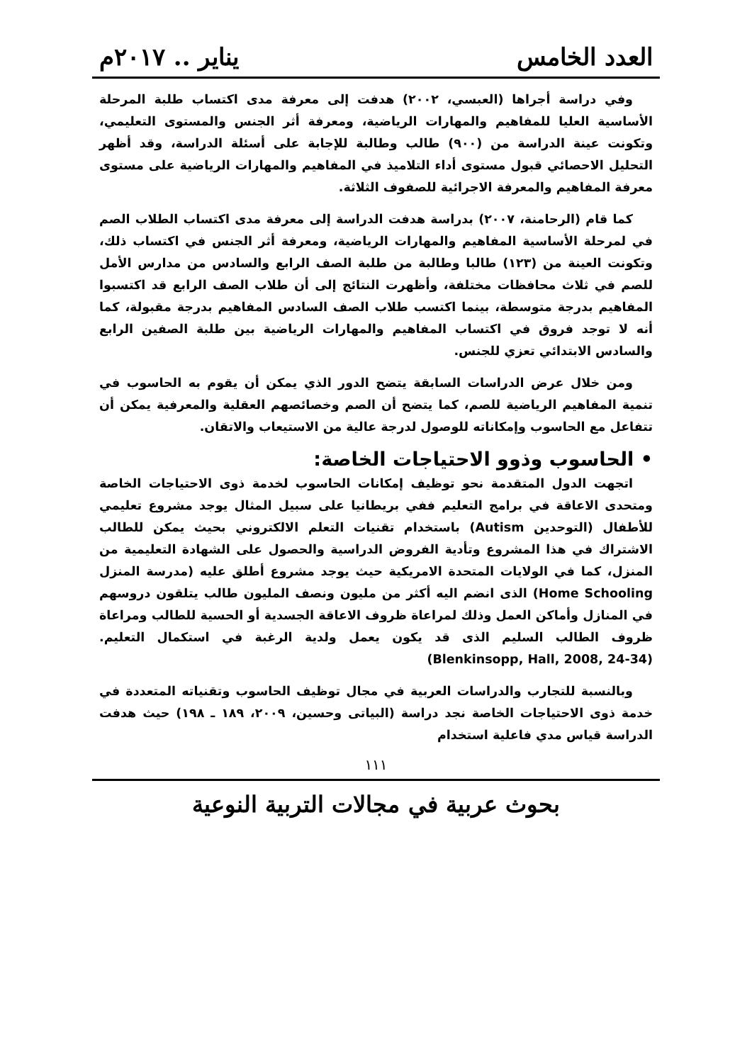العدد الخامس يناير .. ٢٠١٧م
وفي دراسة أجراها (العبسي، ٢٠٠٢) هدفت إلى معرفة مدى اكتساب طلبة المرحلة الأساسية العليا للمفاهيم والمهارات الرياضية، ومعرفة أثر الجنس والمستوى التعليمي، وتكونت عينة الدراسة من (٩٠٠) طالب وطالبة للإجابة على أسئلة الدراسة، وقد أظهر التحليل الاحصائي قبول مستوى أداء التلاميذ في المفاهيم والمهارات الرياضية على مستوى معرفة المفاهيم والمعرفة الاجرائية للصفوف الثلاثة.
كما قام (الرحامنة، ٢٠٠٧) بدراسة هدفت الدراسة إلى معرفة مدى اكتساب الطلاب الصم في لمرحلة الأساسية المفاهيم والمهارات الرياضية، ومعرفة أثر الجنس في اكتساب ذلك، وتكونت العينة من (١٢٣) طالبا وطالبة من طلبة الصف الرابع والسادس من مدارس الأمل للصم في ثلاث محافظات مختلفة، وأظهرت النتائج إلى أن طلاب الصف الرابع قد اكتسبوا المفاهيم بدرجة متوسطة، بينما اكتسب طلاب الصف السادس المفاهيم بدرجة مقبولة، كما أنه لا توجد فروق في اكتساب المفاهيم والمهارات الرياضية بين طلبة الصفين الرابع والسادس الابتدائي تعزي للجنس.
ومن خلال عرض الدراسات السابقة يتضح الدور الذي يمكن أن يقوم به الحاسوب في تنمية المفاهيم الرياضية للصم، كما يتضح أن الصم وخصائصهم العقلية والمعرفية يمكن أن تتفاعل مع الحاسوب وإمكاناته للوصول لدرجة عالية من الاستيعاب والاتقان.
• الحاسوب وذوو الاحتياجات الخاصة:
اتجهت الدول المتقدمة نحو توظيف إمكانات الحاسوب لخدمة ذوى الاحتياجات الخاصة ومتحدى الاعاقة في برامج التعليم ففي بريطانيا على سبيل المثال يوجد مشروع تعليمي للأطفال (التوحدين Autism) باستخدام تقنيات التعلم الالكتروني بحيث يمكن للطالب الاشتراك في هذا المشروع وتأدية الفروض الدراسية والحصول على الشهادة التعليمية من المنزل، كما في الولايات المتحدة الامريكية حيث يوجد مشروع أطلق عليه (مدرسة المنزل Home Schooling) الذى انضم اليه أكثر من مليون ونصف المليون طالب يتلقون دروسهم في المنازل وأماكن العمل وذلك لمراعاة ظروف الاعاقة الجسدية أو الحسية للطالب ومراعاة ظروف الطالب السليم الذى قد يكون يعمل ولدية الرغبة في استكمال التعليم. (Blenkinsopp, Hall, 2008, 24-34)
وبالنسبة للتجارب والدراسات العربية في مجال توظيف الحاسوب وتقنياته المتعددة في خدمة ذوى الاحتياجات الخاصة نجد دراسة (البياتى وحسين، ٢٠٠٩، ١٨٩ ـ ١٩٨) حيث هدفت الدراسة قياس مدي فاعلية استخدام
١١١
بحوث عربية في مجالات التربية النوعية